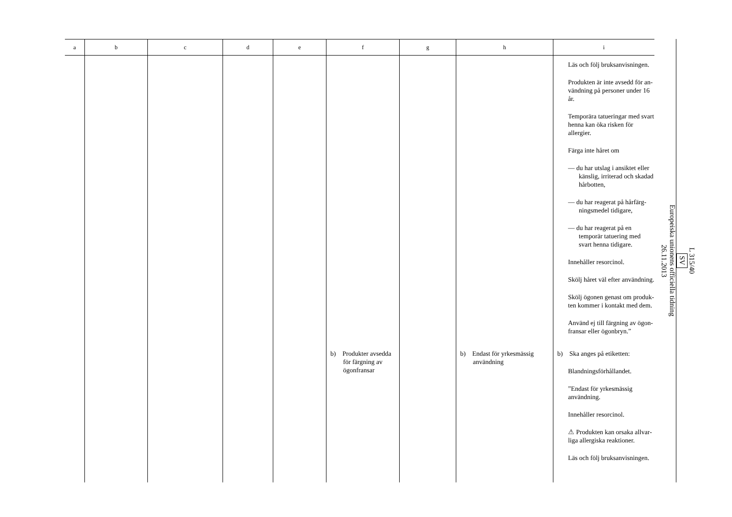| a | b | c | d | e | f | g | h | i |
| --- | --- | --- | --- | --- | --- | --- | --- | --- |
| | | | | | | | | Läs och följ bruksanvisningen. Produkten är inte avsedd för an­vändning på personer under 16 år. Temporära tatueringar med svart henna kan öka risken för allergier. Färga inte håret om — du har utslag i ansiktet eller känslig, irriterad och skadad hårbotten, — du har reagerat på hårfärg­ningsmedel tidigare, — du har reagerat på en temporär tatuering med svart henna ti­digare. Innehåller resorcinol. Skölj håret väl efter användning. Skölj ögonen genast om produk­ten kommer i kontakt med dem. Använd ej till färgning av ögon­fransar eller ögonbryn.” |
| | | | | | b) Produkter av­sedda för färg­ning av ögon­fransar | | b) Endast för yrkesmässig användning | b) Ska anges på etiketten: Blandningsförhållandet. ”Endast för yrkesmässig använd­ning. Innehåller resorcinol. ⚠ Produkten kan orsaka allvar­liga allergiska reaktioner. Läs och följ bruksanvisningen. |
L 315/40
SV
Europeiska unionens officiella tidning
26.11.2013